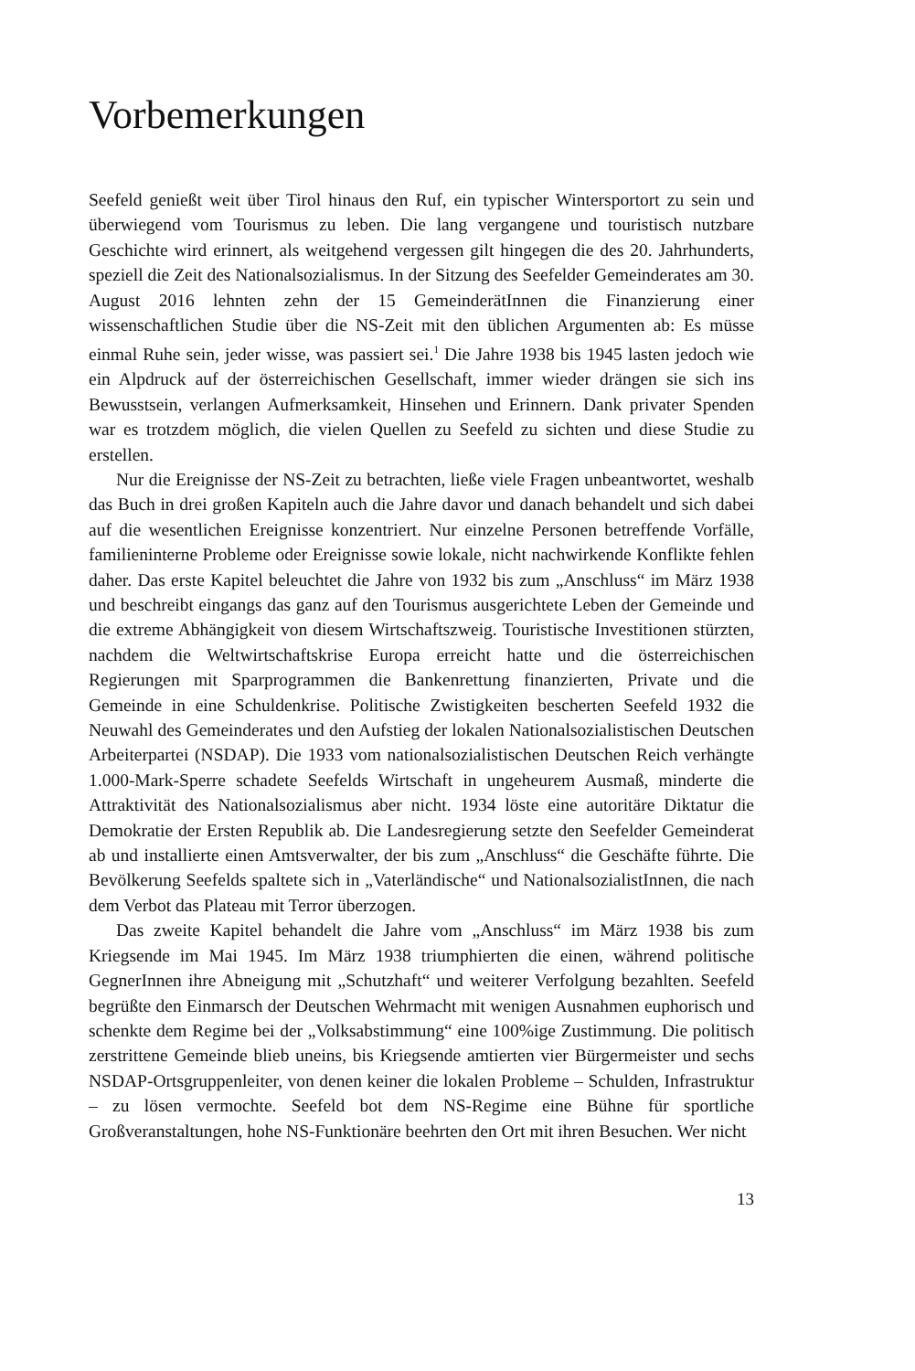Vorbemerkungen
Seefeld genießt weit über Tirol hinaus den Ruf, ein typischer Wintersportort zu sein und überwiegend vom Tourismus zu leben. Die lang vergangene und touristisch nutzbare Geschichte wird erinnert, als weitgehend vergessen gilt hingegen die des 20. Jahrhunderts, speziell die Zeit des Nationalsozialismus. In der Sitzung des Seefelder Gemeinderates am 30. August 2016 lehnten zehn der 15 GemeinderätInnen die Finanzierung einer wissenschaftlichen Studie über die NS-Zeit mit den üblichen Argumenten ab: Es müsse einmal Ruhe sein, jeder wisse, was passiert sei.<sup>1</sup> Die Jahre 1938 bis 1945 lasten jedoch wie ein Alpdruck auf der österreichischen Gesellschaft, immer wieder drängen sie sich ins Bewusstsein, verlangen Aufmerksamkeit, Hinsehen und Erinnern. Dank privater Spenden war es trotzdem möglich, die vielen Quellen zu Seefeld zu sichten und diese Studie zu erstellen.
Nur die Ereignisse der NS-Zeit zu betrachten, ließe viele Fragen unbeantwortet, weshalb das Buch in drei großen Kapiteln auch die Jahre davor und danach behandelt und sich dabei auf die wesentlichen Ereignisse konzentriert. Nur einzelne Personen betreffende Vorfälle, familieninterne Probleme oder Ereignisse sowie lokale, nicht nachwirkende Konflikte fehlen daher. Das erste Kapitel beleuchtet die Jahre von 1932 bis zum „Anschluss“ im März 1938 und beschreibt eingangs das ganz auf den Tourismus ausgerichtete Leben der Gemeinde und die extreme Abhängigkeit von diesem Wirtschaftszweig. Touristische Investitionen stürzten, nachdem die Weltwirtschaftskrise Europa erreicht hatte und die österreichischen Regierungen mit Sparprogrammen die Bankenrettung finanzierten, Private und die Gemeinde in eine Schuldenkrise. Politische Zwistigkeiten bescherten Seefeld 1932 die Neuwahl des Gemeinderates und den Aufstieg der lokalen Nationalsozialistischen Deutschen Arbeiterpartei (NSDAP). Die 1933 vom nationalsozialistischen Deutschen Reich verhängte 1.000-Mark-Sperre schadete Seefelds Wirtschaft in ungeheurem Ausmaß, minderte die Attraktivität des Nationalsozialismus aber nicht. 1934 löste eine autoritäre Diktatur die Demokratie der Ersten Republik ab. Die Landesregierung setzte den Seefelder Gemeinderat ab und installierte einen Amtsverwalter, der bis zum „Anschluss“ die Geschäfte führte. Die Bevölkerung Seefelds spaltete sich in „Vaterländische“ und NationalsozialistInnen, die nach dem Verbot das Plateau mit Terror überzogen.
Das zweite Kapitel behandelt die Jahre vom „Anschluss“ im März 1938 bis zum Kriegsende im Mai 1945. Im März 1938 triumphierten die einen, während politische GegnerInnen ihre Abneigung mit „Schutzhaft“ und weiterer Verfolgung bezahlten. Seefeld begrüßte den Einmarsch der Deutschen Wehrmacht mit wenigen Ausnahmen euphorisch und schenkte dem Regime bei der „Volksabstimmung“ eine 100%ige Zustimmung. Die politisch zerstrittene Gemeinde blieb uneins, bis Kriegsende amtierten vier Bürgermeister und sechs NSDAP-Ortsgruppenleiter, von denen keiner die lokalen Probleme – Schulden, Infrastruktur – zu lösen vermochte. Seefeld bot dem NS-Regime eine Bühne für sportliche Großveranstaltungen, hohe NS-Funktionäre beehrten den Ort mit ihren Besuchen. Wer nicht
13